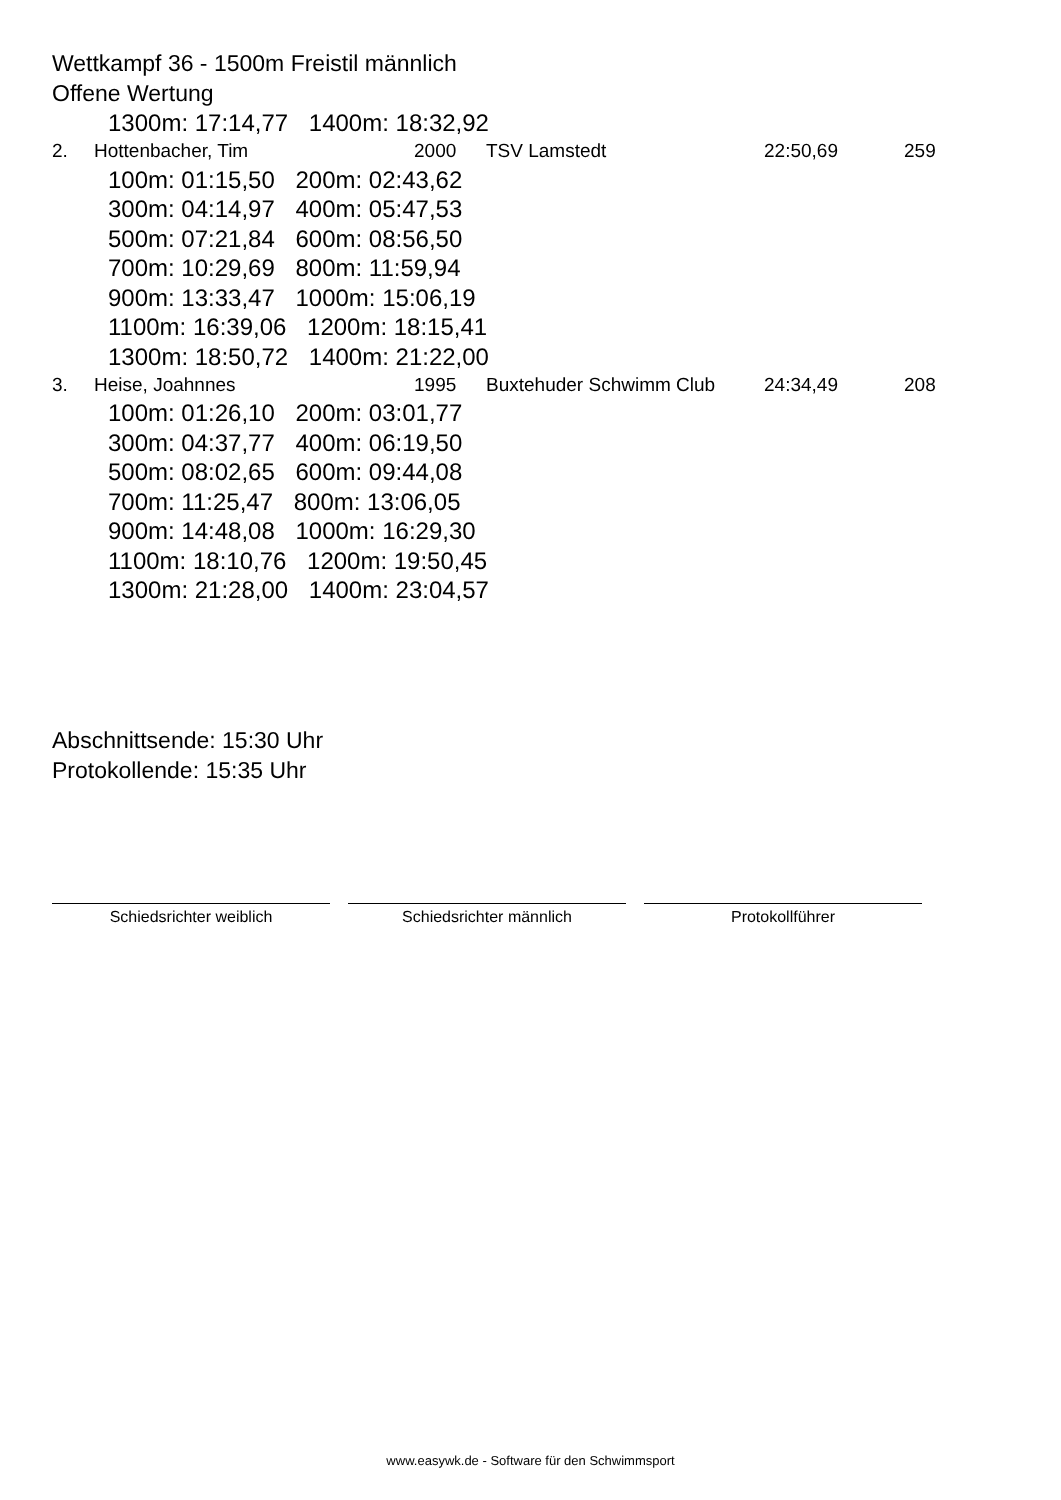Wettkampf 36 - 1500m Freistil männlich
Offene Wertung
1300m: 17:14,77 1400m: 18:32,92
| 2. | Hottenbacher, Tim | 2000 | TSV Lamstedt | 22:50,69 | 259 |
100m: 01:15,50 200m: 02:43,62
300m: 04:14,97 400m: 05:47,53
500m: 07:21,84 600m: 08:56,50
700m: 10:29,69 800m: 11:59,94
900m: 13:33,47 1000m: 15:06,19
1100m: 16:39,06 1200m: 18:15,41
1300m: 18:50,72 1400m: 21:22,00
| 3. | Heise, Joahnnes | 1995 | Buxtehuder Schwimm Club | 24:34,49 | 208 |
100m: 01:26,10 200m: 03:01,77
300m: 04:37,77 400m: 06:19,50
500m: 08:02,65 600m: 09:44,08
700m: 11:25,47 800m: 13:06,05
900m: 14:48,08 1000m: 16:29,30
1100m: 18:10,76 1200m: 19:50,45
1300m: 21:28,00 1400m: 23:04,57
Abschnittsende: 15:30 Uhr
Protokollende: 15:35 Uhr
Schiedsrichter weiblich Schiedsrichter männlich Protokollführer
www.easywk.de - Software für den Schwimmsport